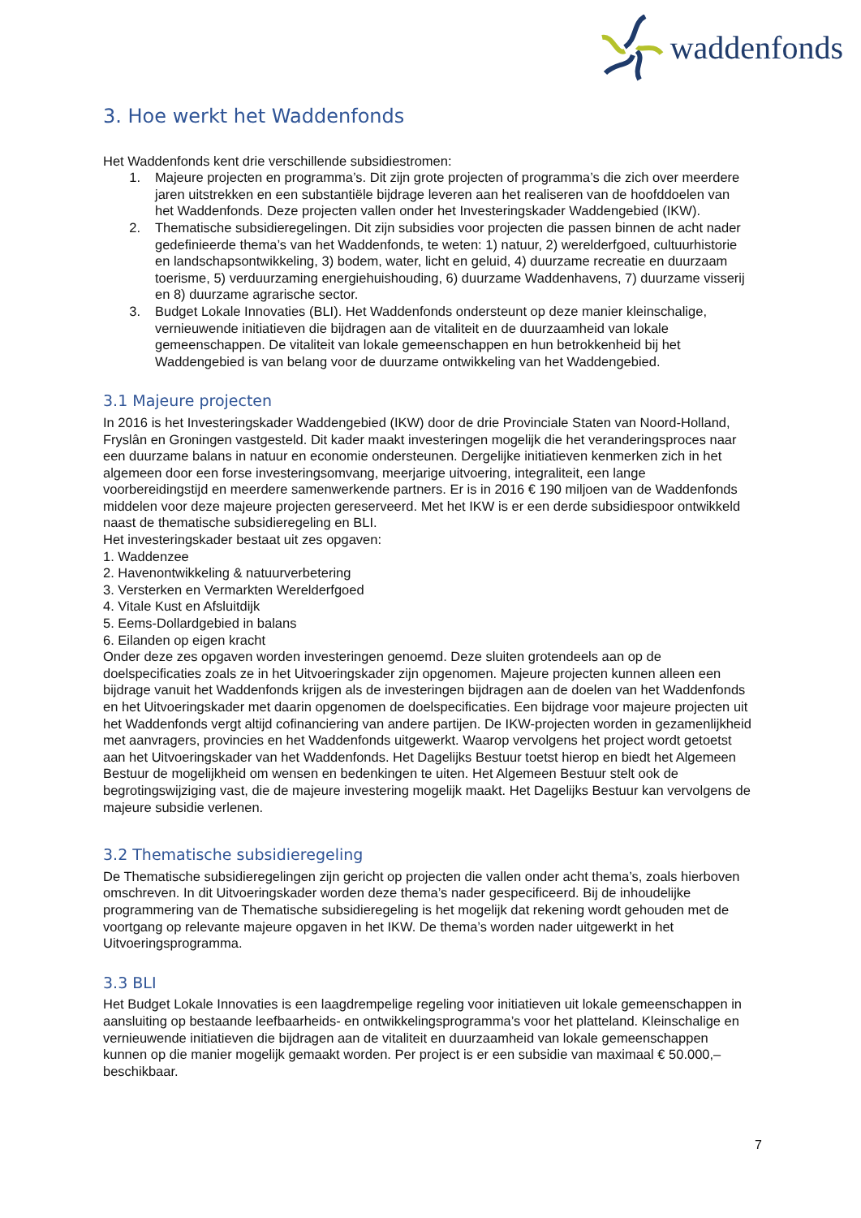waddenfonds
3. Hoe werkt het Waddenfonds
Het Waddenfonds kent drie verschillende subsidiestromen:
1. Majeure projecten en programma’s. Dit zijn grote projecten of programma’s die zich over meerdere jaren uitstrekken en een substantiële bijdrage leveren aan het realiseren van de hoofddoelen van het Waddenfonds. Deze projecten vallen onder het Investeringskader Waddengebied (IKW).
2. Thematische subsidieregelingen. Dit zijn subsidies voor projecten die passen binnen de acht nader gedefinieerde thema’s van het Waddenfonds, te weten: 1) natuur, 2) werelderfgoed, cultuurhistorie en landschapsontwikkeling, 3) bodem, water, licht en geluid, 4) duurzame recreatie en duurzaam toerisme, 5) verduurzaming energiehuishouding, 6) duurzame Waddenhavens, 7) duurzame visserij en 8) duurzame agrarische sector.
3. Budget Lokale Innovaties (BLI). Het Waddenfonds ondersteunt op deze manier kleinschalige, vernieuwende initiatieven die bijdragen aan de vitaliteit en de duurzaamheid van lokale gemeenschappen. De vitaliteit van lokale gemeenschappen en hun betrokkenheid bij het Waddengebied is van belang voor de duurzame ontwikkeling van het Waddengebied.
3.1 Majeure projecten
In 2016 is het Investeringskader Waddengebied (IKW) door de drie Provinciale Staten van Noord-Holland, Fryslân en Groningen vastgesteld. Dit kader maakt investeringen mogelijk die het veranderingsproces naar een duurzame balans in natuur en economie ondersteunen. Dergelijke initiatieven kenmerken zich in het algemeen door een forse investeringsomvang, meerjarige uitvoering, integraliteit, een lange voorbereidingstijd en meerdere samenwerkende partners. Er is in 2016 € 190 miljoen van de Waddenfonds middelen voor deze majeure projecten gereserveerd. Met het IKW is er een derde subsidiespoor ontwikkeld naast de thematische subsidieregeling en BLI.
Het investeringskader bestaat uit zes opgaven:
1. Waddenzee
2. Havenontwikkeling & natuurverbetering
3. Versterken en Vermarkten Werelderfgoed
4. Vitale Kust en Afsluitdijk
5. Eems-Dollardgebied in balans
6. Eilanden op eigen kracht
Onder deze zes opgaven worden investeringen genoemd. Deze sluiten grotendeels aan op de doelspecificaties zoals ze in het Uitvoeringskader zijn opgenomen. Majeure projecten kunnen alleen een bijdrage vanuit het Waddenfonds krijgen als de investeringen bijdragen aan de doelen van het Waddenfonds en het Uitvoeringskader met daarin opgenomen de doelspecificaties. Een bijdrage voor majeure projecten uit het Waddenfonds vergt altijd cofinanciering van andere partijen. De IKW-projecten worden in gezamenlijkheid met aanvragers, provincies en het Waddenfonds uitgewerkt. Waarop vervolgens het project wordt getoetst aan het Uitvoeringskader van het Waddenfonds. Het Dagelijks Bestuur toetst hierop en biedt het Algemeen Bestuur de mogelijkheid om wensen en bedenkingen te uiten. Het Algemeen Bestuur stelt ook de begrotingswijziging vast, die de majeure investering mogelijk maakt. Het Dagelijks Bestuur kan vervolgens de majeure subsidie verlenen.
3.2 Thematische subsidieregeling
De Thematische subsidieregelingen zijn gericht op projecten die vallen onder acht thema’s, zoals hierboven omschreven. In dit Uitvoeringskader worden deze thema’s nader gespecificeerd. Bij de inhoudelijke programmering van de Thematische subsidieregeling is het mogelijk dat rekening wordt gehouden met de voortgang op relevante majeure opgaven in het IKW. De thema’s worden nader uitgewerkt in het Uitvoeringsprogramma.
3.3 BLI
Het Budget Lokale Innovaties is een laagdrempelige regeling voor initiatieven uit lokale gemeenschappen in aansluiting op bestaande leefbaarheids- en ontwikkelingsprogramma’s voor het platteland. Kleinschalige en vernieuwende initiatieven die bijdragen aan de vitaliteit en duurzaamheid van lokale gemeenschappen kunnen op die manier mogelijk gemaakt worden. Per project is er een subsidie van maximaal € 50.000,– beschikbaar.
7